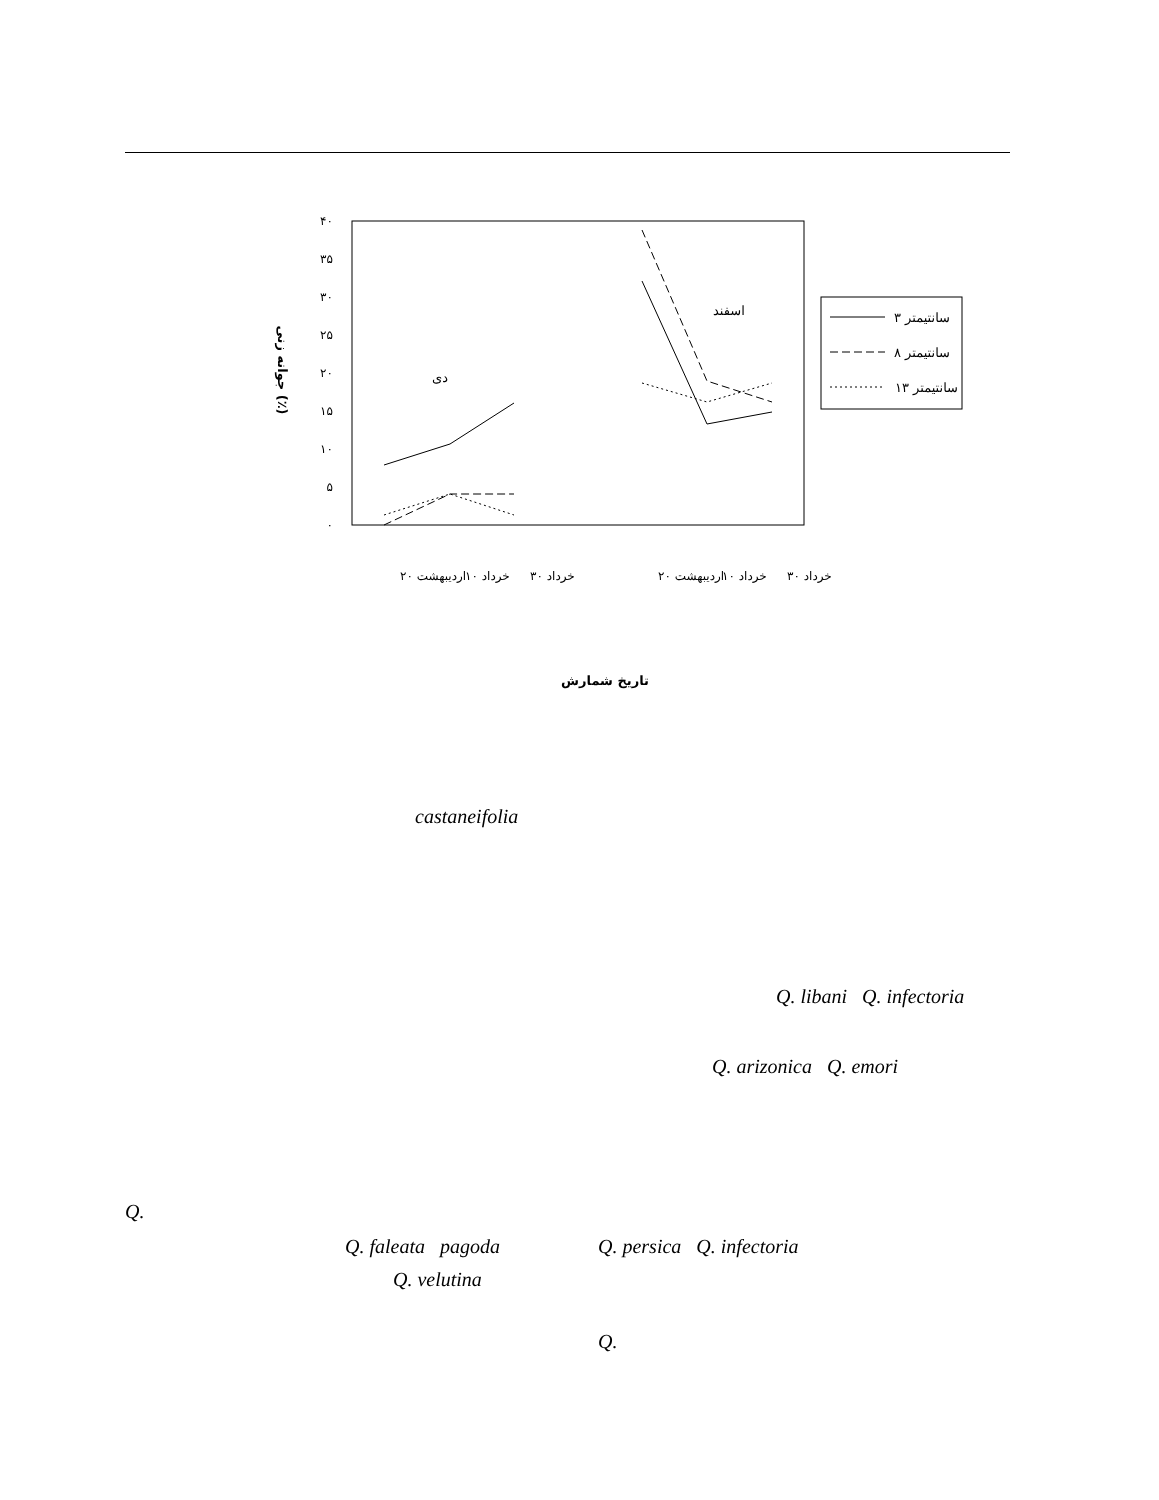۴۰
۳۵
۳۰
۲۵
۲۰
۱۵
۱۰
۵
۰
جوانه زنی (٪)
دی
اسفند
سانتیمتر ۳
سانتیمتر ۸
سانتیمتر ۱۳
۲۰ اردیبهشت
۱۰ خرداد
۳۰ خرداد
۲۰ اردیبهشت
۱۰ خرداد
۳۰ خرداد
تاریخ شمارش
castaneifolia
Q. libani Q. infectoria
Q. arizonica Q. emori
Q.
Q. faleata pagoda Q. persica Q. infectoria
Q. velutina
Q.